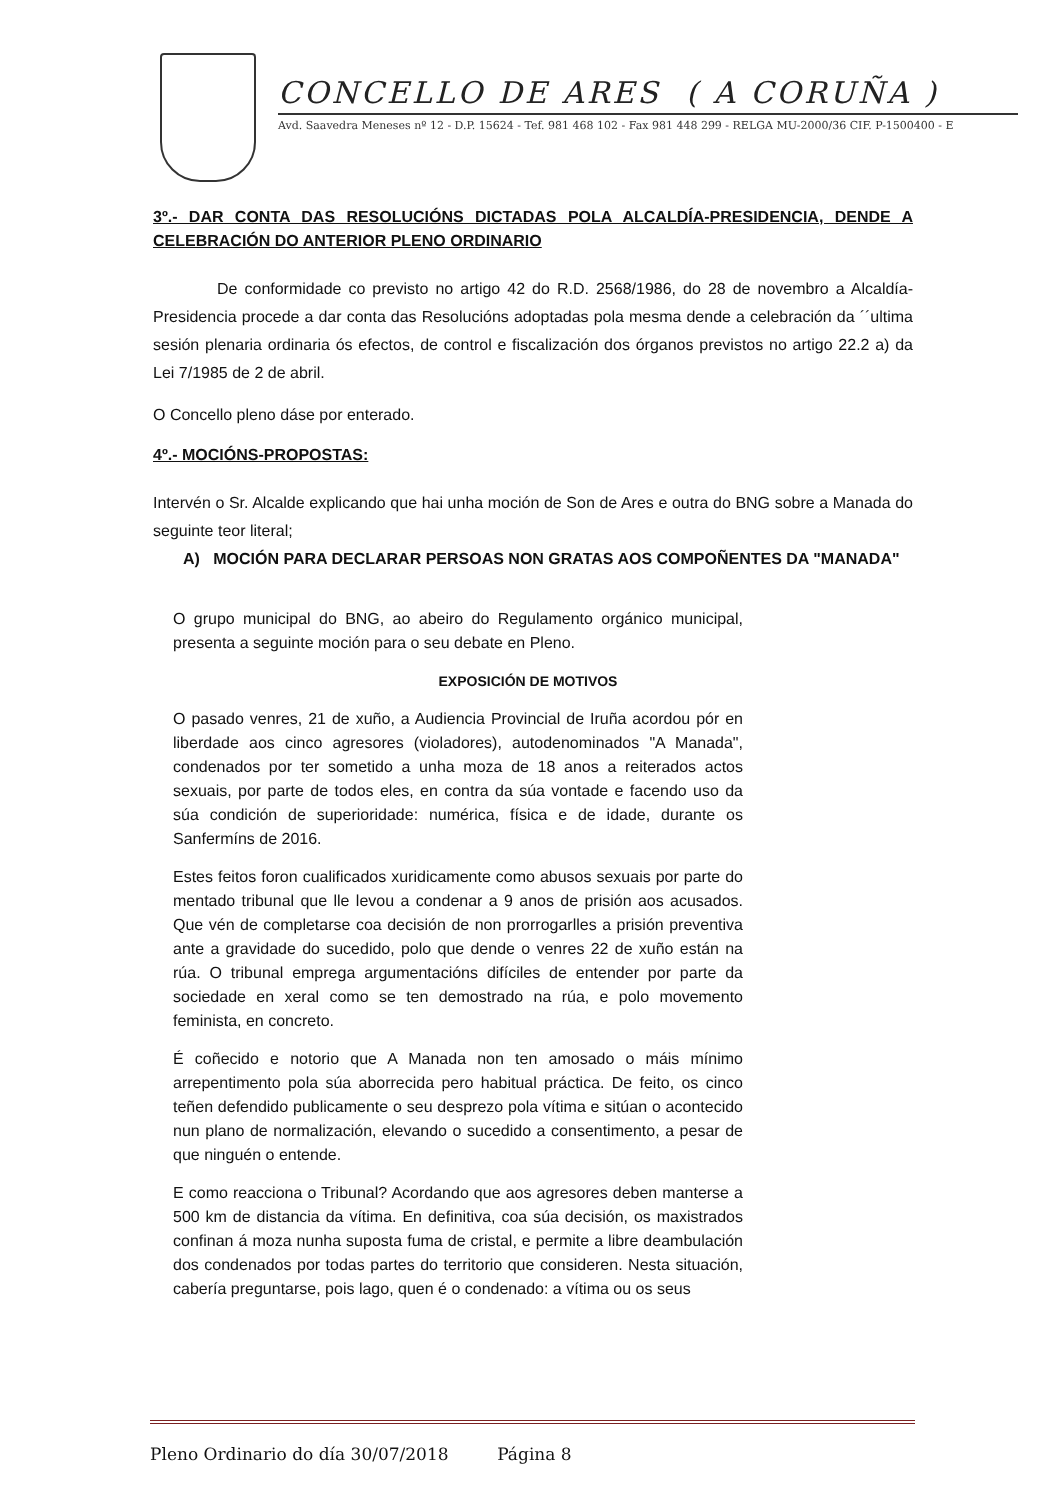CONCELLO DE ARES ( A CORUÑA )
Avd. Saavedra Meneses nº 12 - D.P. 15624 - Tef. 981 468 102 - Fax 981 448 299 - RELGA MU-2000/36 CIF. P-1500400 - E
3º.- DAR CONTA DAS RESOLUCIÓNS DICTADAS POLA ALCALDÍA-PRESIDENCIA, DENDE A CELEBRACIÓN DO ANTERIOR PLENO ORDINARIO
De conformidade co previsto no artigo 42 do R.D. 2568/1986, do 28 de novembro a Alcaldía-Presidencia procede a dar conta das Resolucións adoptadas pola mesma dende a celebración da ´´ultima sesión plenaria ordinaria ós efectos, de control e fiscalización dos órganos previstos no artigo 22.2 a) da Lei 7/1985 de 2 de abril.
O Concello pleno dáse por enterado.
4º.- MOCIÓNS-PROPOSTAS:
Intervén o Sr. Alcalde explicando que hai unha moción de Son de Ares e outra do BNG sobre a Manada do seguinte teor literal;
A) MOCIÓN PARA DECLARAR PERSOAS NON GRATAS AOS COMPOÑENTES DA "MANADA"
O grupo municipal do BNG, ao abeiro do Regulamento orgánico municipal, presenta a seguinte moción para o seu debate en Pleno.
EXPOSICIÓN DE MOTIVOS
O pasado venres, 21 de xuño, a Audiencia Provincial de Iruña acordou pór en liberdade aos cinco agresores (violadores), autodenominados "A Manada", condenados por ter sometido a unha moza de 18 anos a reiterados actos sexuais, por parte de todos eles, en contra da súa vontade e facendo uso da súa condición de superioridade: numérica, física e de idade, durante os Sanfermíns de 2016.
Estes feitos foron cualificados xuridicamente como abusos sexuais por parte do mentado tribunal que lle levou a condenar a 9 anos de prisión aos acusados. Que vén de completarse coa decisión de non prorrogarlles a prisión preventiva ante a gravidade do sucedido, polo que dende o venres 22 de xuño están na rúa. O tribunal emprega argumentacións difíciles de entender por parte da sociedade en xeral como se ten demostrado na rúa, e polo movemento feminista, en concreto.
É coñecido e notorio que A Manada non ten amosado o máis mínimo arrepentimento pola súa aborrecida pero habitual práctica. De feito, os cinco teñen defendido publicamente o seu desprezo pola vítima e sitúan o acontecido nun plano de normalización, elevando o sucedido a consentimento, a pesar de que ninguén o entende.
E como reacciona o Tribunal? Acordando que aos agresores deben manterse a 500 km de distancia da vítima. En definitiva, coa súa decisión, os maxistrados confinan á moza nunha suposta fuma de cristal, e permite a libre deambulación dos condenados por todas partes do territorio que consideren. Nesta situación, cabería preguntarse, pois lago, quen é o condenado: a vítima ou os seus
Pleno Ordinario do día 30/07/2018 Página 8